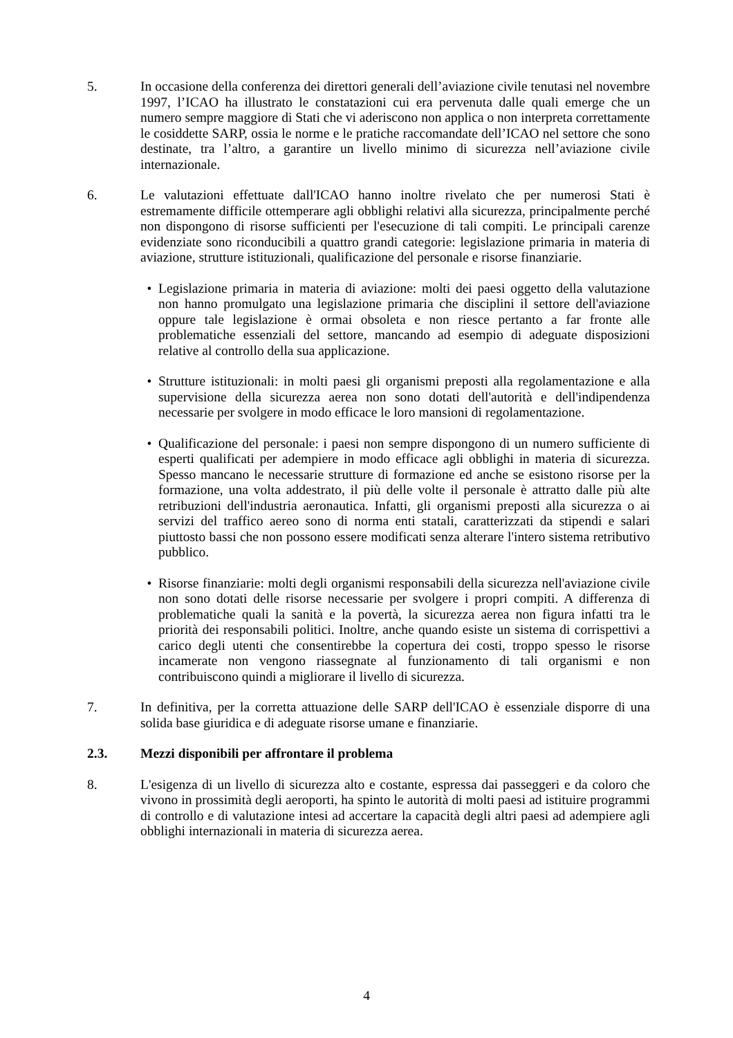5. In occasione della conferenza dei direttori generali dell’aviazione civile tenutasi nel novembre 1997, l’ICAO ha illustrato le constatazioni cui era pervenuta dalle quali emerge che un numero sempre maggiore di Stati che vi aderiscono non applica o non interpreta correttamente le cosiddette SARP, ossia le norme e le pratiche raccomandate dell’ICAO nel settore che sono destinate, tra l’altro, a garantire un livello minimo di sicurezza nell’aviazione civile internazionale.
6. Le valutazioni effettuate dall'ICAO hanno inoltre rivelato che per numerosi Stati è estremamente difficile ottemperare agli obblighi relativi alla sicurezza, principalmente perché non dispongono di risorse sufficienti per l'esecuzione di tali compiti. Le principali carenze evidenziate sono riconducibili a quattro grandi categorie: legislazione primaria in materia di aviazione, strutture istituzionali, qualificazione del personale e risorse finanziarie.
• Legislazione primaria in materia di aviazione: molti dei paesi oggetto della valutazione non hanno promulgato una legislazione primaria che disciplini il settore dell'aviazione oppure tale legislazione è ormai obsoleta e non riesce pertanto a far fronte alle problematiche essenziali del settore, mancando ad esempio di adeguate disposizioni relative al controllo della sua applicazione.
• Strutture istituzionali: in molti paesi gli organismi preposti alla regolamentazione e alla supervisione della sicurezza aerea non sono dotati dell'autorità e dell'indipendenza necessarie per svolgere in modo efficace le loro mansioni di regolamentazione.
• Qualificazione del personale: i paesi non sempre dispongono di un numero sufficiente di esperti qualificati per adempiere in modo efficace agli obblighi in materia di sicurezza. Spesso mancano le necessarie strutture di formazione ed anche se esistono risorse per la formazione, una volta addestrato, il più delle volte il personale è attratto dalle più alte retribuzioni dell'industria aeronautica. Infatti, gli organismi preposti alla sicurezza o ai servizi del traffico aereo sono di norma enti statali, caratterizzati da stipendi e salari piuttosto bassi che non possono essere modificati senza alterare l'intero sistema retributivo pubblico.
• Risorse finanziarie: molti degli organismi responsabili della sicurezza nell'aviazione civile non sono dotati delle risorse necessarie per svolgere i propri compiti. A differenza di problematiche quali la sanità e la povertà, la sicurezza aerea non figura infatti tra le priorità dei responsabili politici. Inoltre, anche quando esiste un sistema di corrispettivi a carico degli utenti che consentirebbe la copertura dei costi, troppo spesso le risorse incamerate non vengono riassegnate al funzionamento di tali organismi e non contribuiscono quindi a migliorare il livello di sicurezza.
7. In definitiva, per la corretta attuazione delle SARP dell'ICAO è essenziale disporre di una solida base giuridica e di adeguate risorse umane e finanziarie.
2.3. Mezzi disponibili per affrontare il problema
8. L'esigenza di un livello di sicurezza alto e costante, espressa dai passeggeri e da coloro che vivono in prossimità degli aeroporti, ha spinto le autorità di molti paesi ad istituire programmi di controllo e di valutazione intesi ad accertare la capacità degli altri paesi ad adempiere agli obblighi internazionali in materia di sicurezza aerea.
4